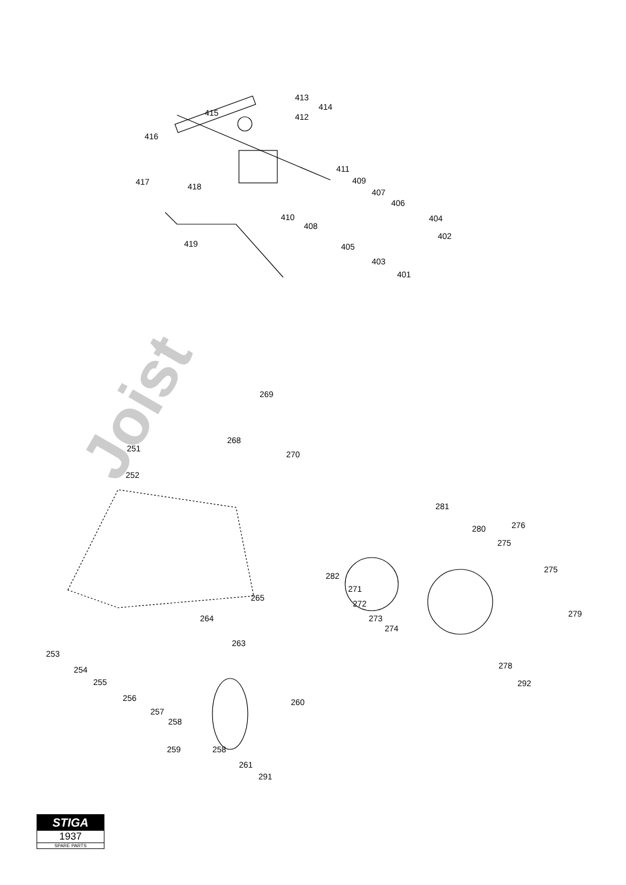Joist
413
414
415 412
416
411
409 417 418
407
406
410
408
404
402
419 405
403
401
269
268
270
251
252
281
276 280
275
275
282
271
272
265
273
274
264 279
263
253
254
255
278
292
256
257
258
260
259 258
261
291
STIGA
1937
SPARE PARTS